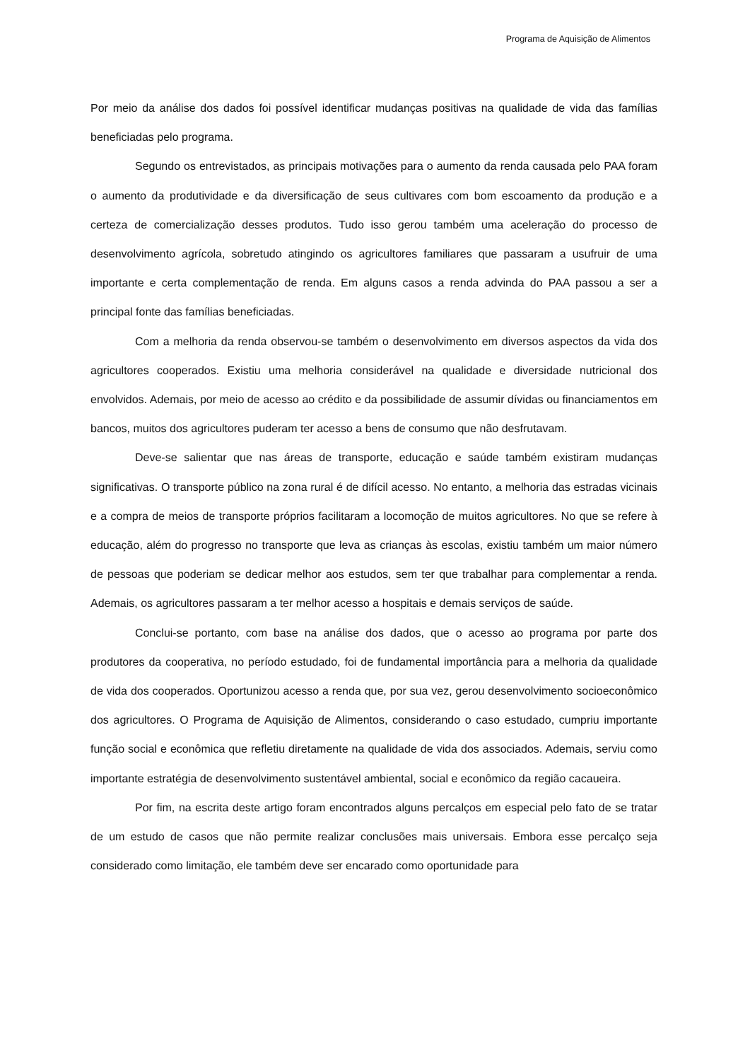Programa de Aquisição de Alimentos
Por meio da análise dos dados foi possível identificar mudanças positivas na qualidade de vida das famílias beneficiadas pelo programa.
Segundo os entrevistados, as principais motivações para o aumento da renda causada pelo PAA foram o aumento da produtividade e da diversificação de seus cultivares com bom escoamento da produção e a certeza de comercialização desses produtos. Tudo isso gerou também uma aceleração do processo de desenvolvimento agrícola, sobretudo atingindo os agricultores familiares que passaram a usufruir de uma importante e certa complementação de renda. Em alguns casos a renda advinda do PAA passou a ser a principal fonte das famílias beneficiadas.
Com a melhoria da renda observou-se também o desenvolvimento em diversos aspectos da vida dos agricultores cooperados. Existiu uma melhoria considerável na qualidade e diversidade nutricional dos envolvidos. Ademais, por meio de acesso ao crédito e da possibilidade de assumir dívidas ou financiamentos em bancos, muitos dos agricultores puderam ter acesso a bens de consumo que não desfrutavam.
Deve-se salientar que nas áreas de transporte, educação e saúde também existiram mudanças significativas. O transporte público na zona rural é de difícil acesso. No entanto, a melhoria das estradas vicinais e a compra de meios de transporte próprios facilitaram a locomoção de muitos agricultores. No que se refere à educação, além do progresso no transporte que leva as crianças às escolas, existiu também um maior número de pessoas que poderiam se dedicar melhor aos estudos, sem ter que trabalhar para complementar a renda. Ademais, os agricultores passaram a ter melhor acesso a hospitais e demais serviços de saúde.
Conclui-se portanto, com base na análise dos dados, que o acesso ao programa por parte dos produtores da cooperativa, no período estudado, foi de fundamental importância para a melhoria da qualidade de vida dos cooperados. Oportunizou acesso a renda que, por sua vez, gerou desenvolvimento socioeconômico dos agricultores. O Programa de Aquisição de Alimentos, considerando o caso estudado, cumpriu importante função social e econômica que refletiu diretamente na qualidade de vida dos associados. Ademais, serviu como importante estratégia de desenvolvimento sustentável ambiental, social e econômico da região cacaueira.
Por fim, na escrita deste artigo foram encontrados alguns percalços em especial pelo fato de se tratar de um estudo de casos que não permite realizar conclusões mais universais. Embora esse percalço seja considerado como limitação, ele também deve ser encarado como oportunidade para